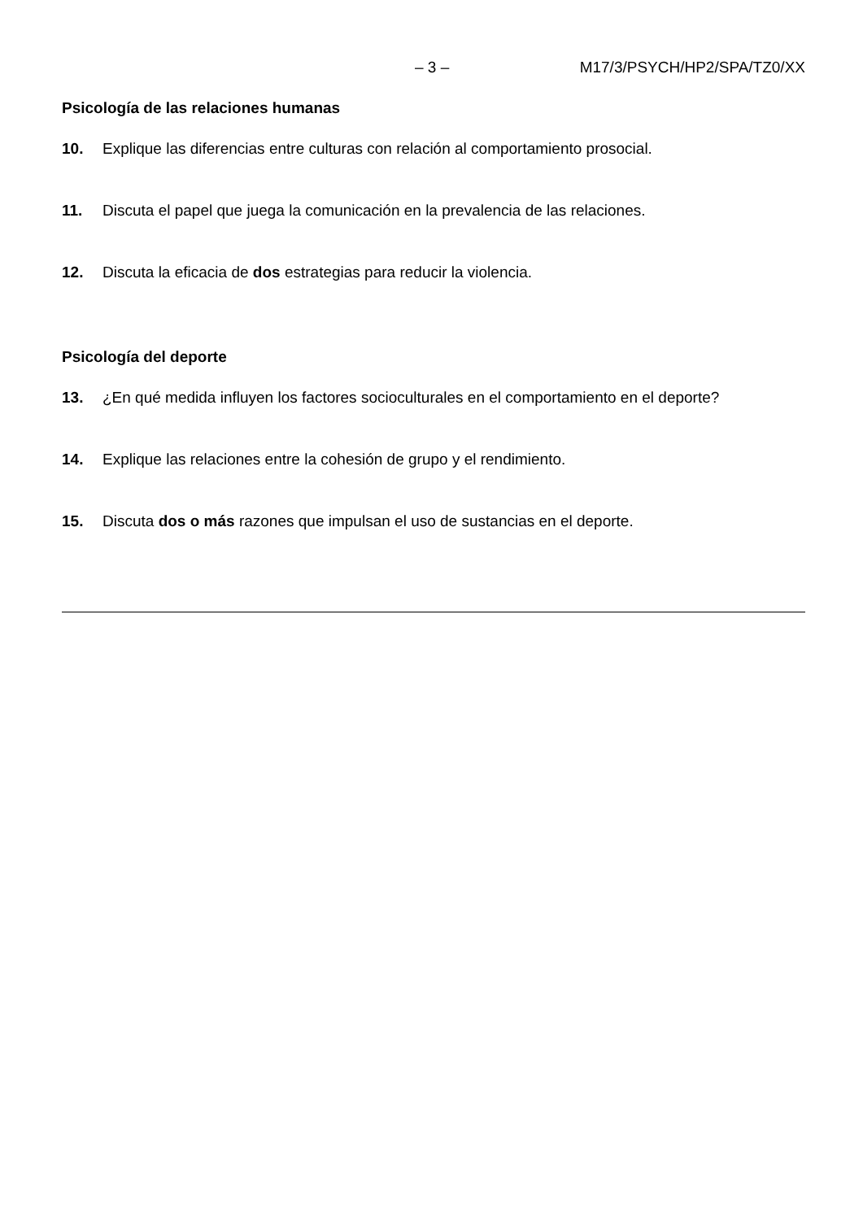– 3 – M17/3/PSYCH/HP2/SPA/TZ0/XX
Psicología de las relaciones humanas
10. Explique las diferencias entre culturas con relación al comportamiento prosocial.
11. Discuta el papel que juega la comunicación en la prevalencia de las relaciones.
12. Discuta la eficacia de dos estrategias para reducir la violencia.
Psicología del deporte
13. ¿En qué medida influyen los factores socioculturales en el comportamiento en el deporte?
14. Explique las relaciones entre la cohesión de grupo y el rendimiento.
15. Discuta dos o más razones que impulsan el uso de sustancias en el deporte.